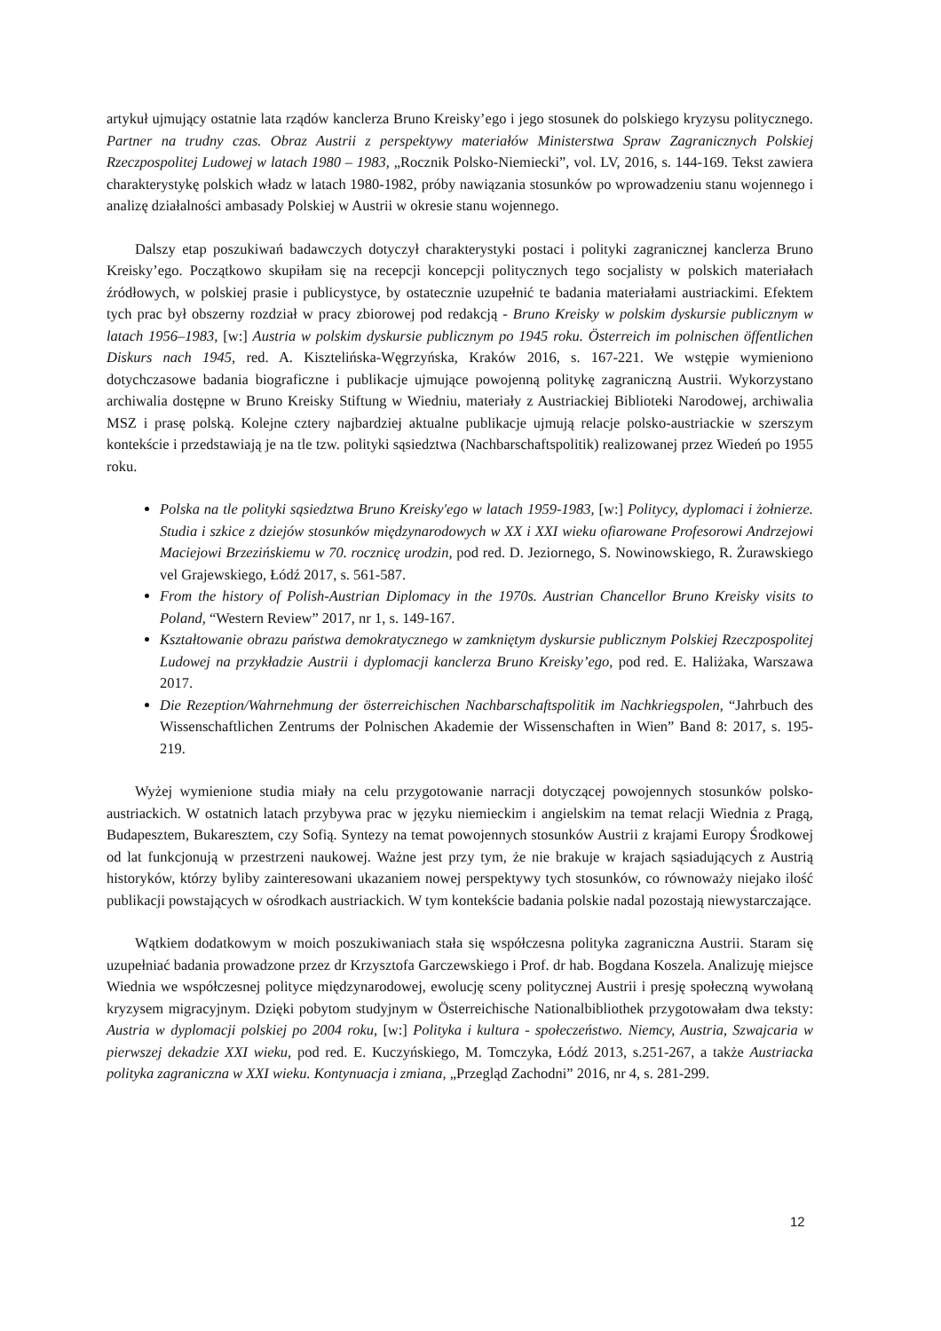artykuł ujmujący ostatnie lata rządów kanclerza Bruno Kreisky’ego i jego stosunek do polskiego kryzysu politycznego. Partner na trudny czas. Obraz Austrii z perspektywy materiałów Ministerstwa Spraw Zagranicznych Polskiej Rzeczpospolitej Ludowej w latach 1980 – 1983, „Rocznik Polsko-Niemiecki”, vol. LV, 2016, s. 144-169. Tekst zawiera charakterystykę polskich władz w latach 1980-1982, próby nawiązania stosunków po wprowadzeniu stanu wojennego i analizę działalności ambasady Polskiej w Austrii w okresie stanu wojennego.
Dalszy etap poszukiwań badawczych dotyczył charakterystyki postaci i polityki zagranicznej kanclerza Bruno Kreisky’ego. Początkowo skupiłam się na recepcji koncepcji politycznych tego socjalisty w polskich materiałach źródłowych, w polskiej prasie i publicystyce, by ostatecznie uzupełnić te badania materiałami austriackimi. Efektem tych prac był obszerny rozdział w pracy zbiorowej pod redakcją - Bruno Kreisky w polskim dyskursie publicznym w latach 1956–1983, [w:] Austria w polskim dyskursie publicznym po 1945 roku. Österreich im polnischen öffentlichen Diskurs nach 1945, red. A. Kisztelińska-Węgrzyńska, Kraków 2016, s. 167-221. We wstępie wymieniono dotychczasowe badania biograficzne i publikacje ujmujące powojenną politykę zagraniczną Austrii. Wykorzystano archiwalia dostępne w Bruno Kreisky Stiftung w Wiedniu, materiały z Austriackiej Biblioteki Narodowej, archiwalia MSZ i prasę polską. Kolejne cztery najbardziej aktualne publikacje ujmują relacje polsko-austriackie w szerszym kontekście i przedstawiają je na tle tzw. polityki sąsiedztwa (Nachbarschaftspolitik) realizowanej przez Wiedeń po 1955 roku.
Polska na tle polityki sąsiedztwa Bruno Kreisky'ego w latach 1959-1983, [w:] Politycy, dyplomaci i żołnierze. Studia i szkice z dziejów stosunków międzynarodowych w XX i XXI wieku ofiarowane Profesorowi Andrzejowi Maciejowi Brzezińskiemu w 70. rocznicę urodzin, pod red. D. Jeziornego, S. Nowinowskiego, R. Żurawskiego vel Grajewskiego, Łódź 2017, s. 561-587.
From the history of Polish-Austrian Diplomacy in the 1970s. Austrian Chancellor Bruno Kreisky visits to Poland, “Western Review” 2017, nr 1, s. 149-167.
Kształtowanie obrazu państwa demokratycznego w zamkniętym dyskursie publicznym Polskiej Rzeczpospolitej Ludowej na przykładzie Austrii i dyplomacji kanclerza Bruno Kreisky’ego, pod red. E. Haliżaka, Warszawa 2017.
Die Rezeption/Wahrnehmung der österreichischen Nachbarschaftspolitik im Nachkriegspolen, “Jahrbuch des Wissenschaftlichen Zentrums der Polnischen Akademie der Wissenschaften in Wien” Band 8: 2017, s. 195-219.
Wyżej wymienione studia miały na celu przygotowanie narracji dotyczącej powojennych stosunków polsko-austriackich. W ostatnich latach przybywa prac w języku niemieckim i angielskim na temat relacji Wiednia z Pragą, Budapesztem, Bukaresztem, czy Sofią. Syntezy na temat powojennych stosunków Austrii z krajami Europy Środkowej od lat funkcjonują w przestrzeni naukowej. Ważne jest przy tym, że nie brakuje w krajach sąsiadujących z Austrią historyków, którzy byliby zainteresowani ukazaniem nowej perspektywy tych stosunków, co równoważy niejako ilość publikacji powstających w ośrodkach austriackich. W tym kontekście badania polskie nadal pozostają niewystarczające.
Wątkiem dodatkowym w moich poszukiwaniach stała się współczesna polityka zagraniczna Austrii. Staram się uzupełniać badania prowadzone przez dr Krzysztofa Garczewskiego i Prof. dr hab. Bogdana Koszela. Analizuję miejsce Wiednia we współczesnej polityce międzynarodowej, ewolucję sceny politycznej Austrii i presję społeczną wywołaną kryzysem migracyjnym. Dzięki pobytom studyjnym w Österreichische Nationalbibliothek przygotowałam dwa teksty: Austria w dyplomacji polskiej po 2004 roku, [w:] Polityka i kultura - społeczeństwo. Niemcy, Austria, Szwajcaria w pierwszej dekadzie XXI wieku, pod red. E. Kuczyńskiego, M. Tomczyka, Łódź 2013, s.251-267, a także Austriacka polityka zagraniczna w XXI wieku. Kontynuacja i zmiana, „Przegląd Zachodni” 2016, nr 4, s. 281-299.
12